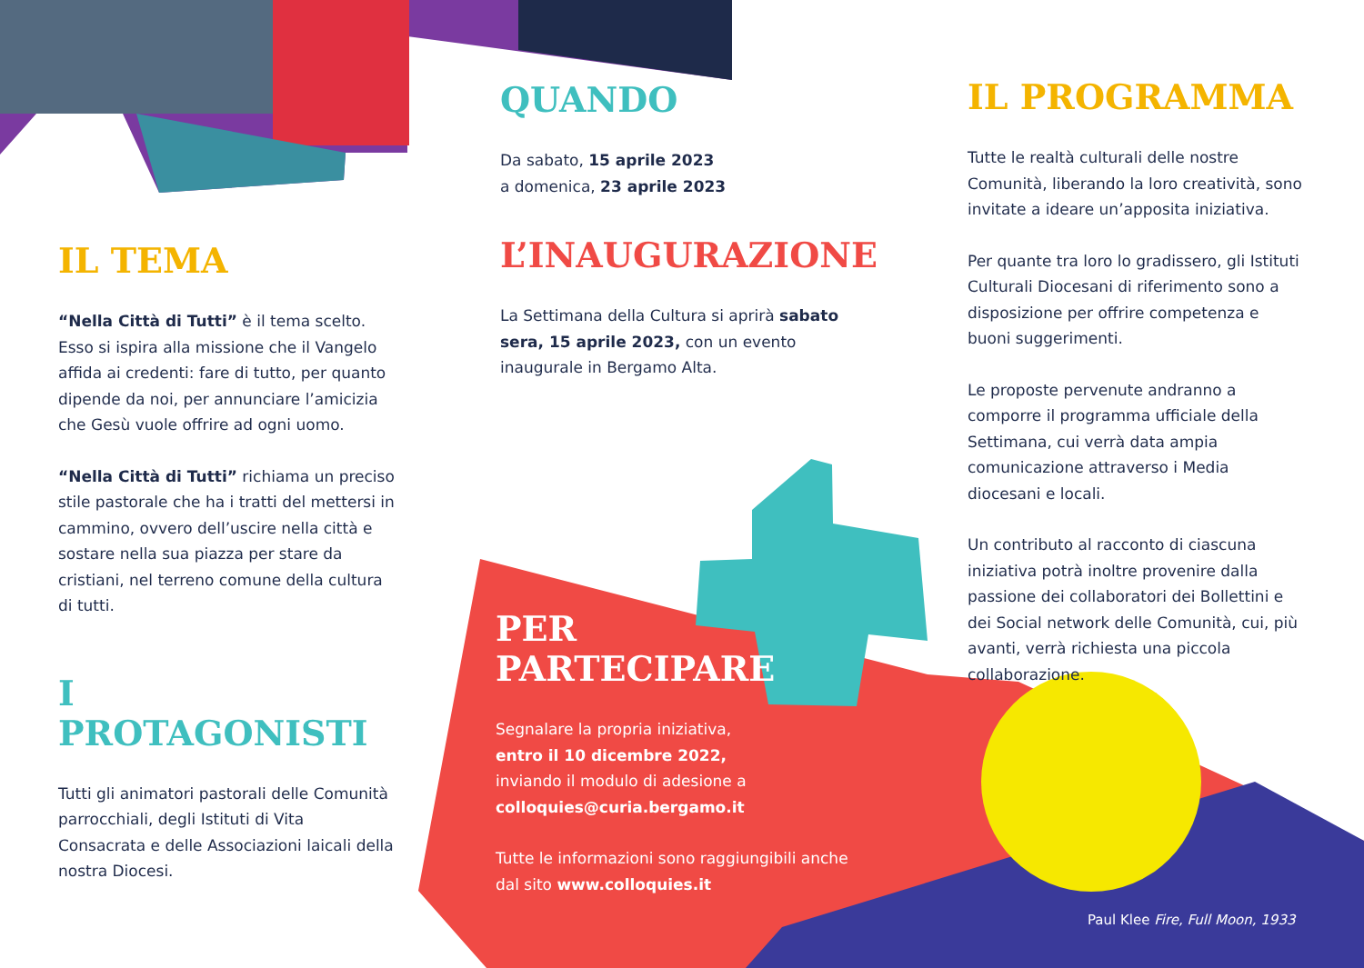IL TEMA
“Nella Città di Tutti” è il tema scelto. Esso si ispira alla missione che il Vangelo affida ai credenti: fare di tutto, per quanto dipende da noi, per annunciare l’amicizia che Gesù vuole offrire ad ogni uomo.
“Nella Città di Tutti” richiama un preciso stile pastorale che ha i tratti del mettersi in cammino, ovvero dell’uscire nella città e sostare nella sua piazza per stare da cristiani, nel terreno comune della cultura di tutti.
I PROTAGONISTI
Tutti gli animatori pastorali delle Comunità parrocchiali, degli Istituti di Vita Consacrata e delle Associazioni laicali della nostra Diocesi.
QUANDO
Da sabato, 15 aprile 2023
a domenica, 23 aprile 2023
L’INAUGURAZIONE
La Settimana della Cultura si aprirà sabato sera, 15 aprile 2023, con un evento inaugurale in Bergamo Alta.
PER
PARTECIPARE
Segnalare la propria iniziativa,
entro il 10 dicembre 2022,
inviando il modulo di adesione a
colloquies@curia.bergamo.it
Tutte le informazioni sono raggiungibili anche dal sito www.colloquies.it
IL PROGRAMMA
Tutte le realtà culturali delle nostre Comunità, liberando la loro creatività, sono invitate a ideare un’apposita iniziativa.
Per quante tra loro lo gradissero, gli Istituti Culturali Diocesani di riferimento sono a disposizione per offrire competenza e buoni suggerimenti.
Le proposte pervenute andranno a comporre il programma ufficiale della Settimana, cui verrà data ampia comunicazione attraverso i Media diocesani e locali.
Un contributo al racconto di ciascuna iniziativa potrà inoltre provenire dalla passione dei collaboratori dei Bollettini e dei Social network delle Comunità, cui, più avanti, verrà richiesta una piccola collaborazione.
Paul Klee Fire, Full Moon, 1933